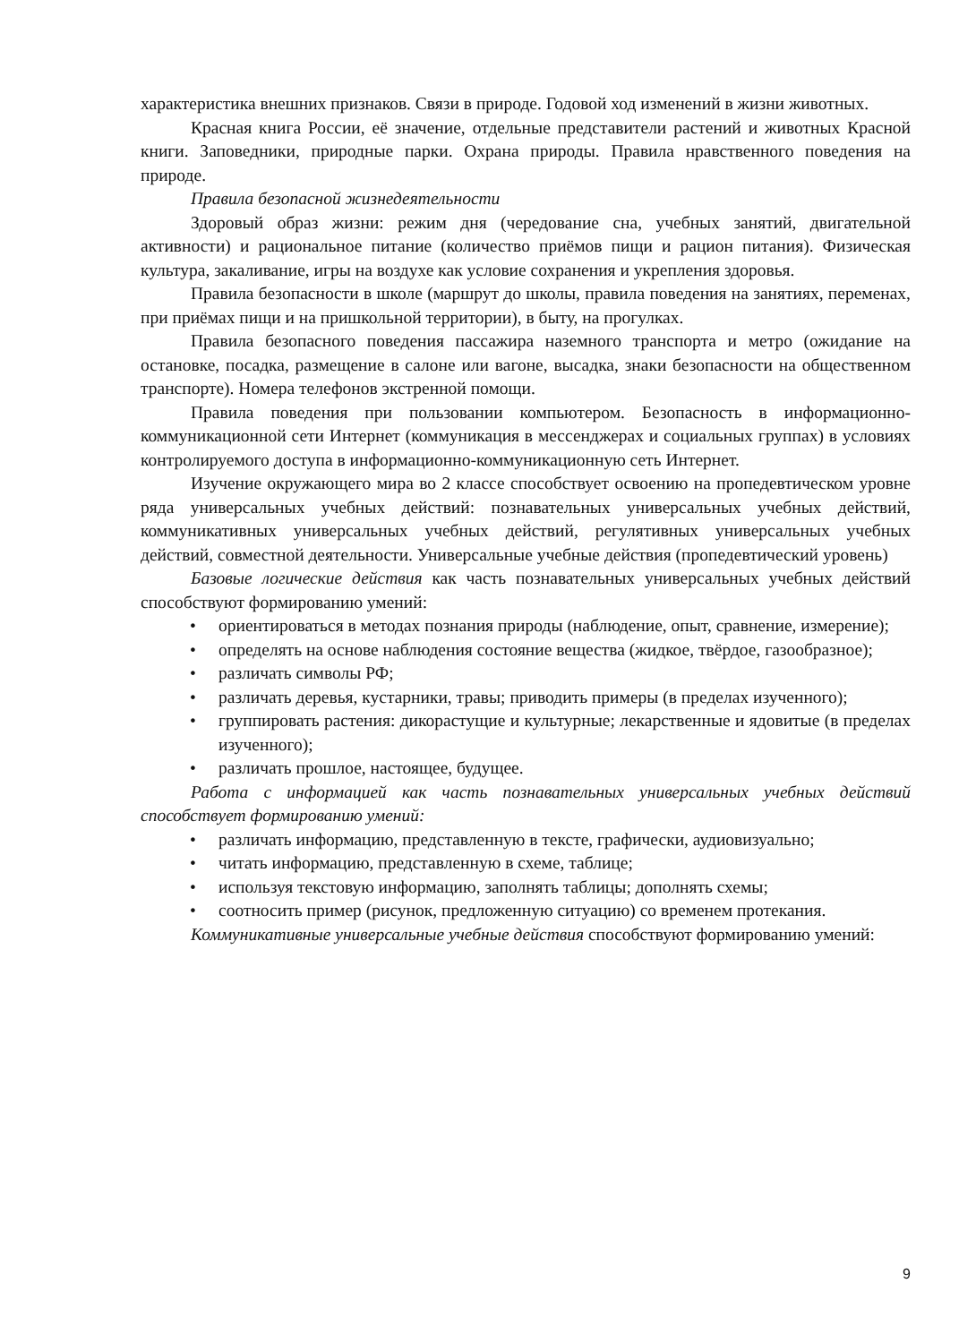характеристика внешних признаков. Связи в природе. Годовой ход изменений в жизни животных.
Красная книга России, её значение, отдельные представители растений и животных Красной книги. Заповедники, природные парки. Охрана природы. Правила нравственного поведения на природе.
Правила безопасной жизнедеятельности
Здоровый образ жизни: режим дня (чередование сна, учебных занятий, двигательной активности) и рациональное питание (количество приёмов пищи и рацион питания). Физическая культура, закаливание, игры на воздухе как условие сохранения и укрепления здоровья.
Правила безопасности в школе (маршрут до школы, правила поведения на занятиях, переменах, при приёмах пищи и на пришкольной территории), в быту, на прогулках.
Правила безопасного поведения пассажира наземного транспорта и метро (ожидание на остановке, посадка, размещение в салоне или вагоне, высадка, знаки безопасности на общественном транспорте). Номера телефонов экстренной помощи.
Правила поведения при пользовании компьютером. Безопасность в информационно-коммуникационной сети Интернет (коммуникация в мессенджерах и социальных группах) в условиях контролируемого доступа в информационно-коммуникационную сеть Интернет.
Изучение окружающего мира во 2 классе способствует освоению на пропедевтическом уровне ряда универсальных учебных действий: познавательных универсальных учебных действий, коммуникативных универсальных учебных действий, регулятивных универсальных учебных действий, совместной деятельности. Универсальные учебные действия (пропедевтический уровень)
Базовые логические действия как часть познавательных универсальных учебных действий способствуют формированию умений:
• ориентироваться в методах познания природы (наблюдение, опыт, сравнение, измерение);
• определять на основе наблюдения состояние вещества (жидкое, твёрдое, газообразное);
• различать символы РФ;
• различать деревья, кустарники, травы; приводить примеры (в пределах изученного);
• группировать растения: дикорастущие и культурные; лекарственные и ядовитые (в пределах изученного);
• различать прошлое, настоящее, будущее.
Работа с информацией как часть познавательных универсальных учебных действий способствует формированию умений:
• различать информацию, представленную в тексте, графически, аудиовизуально;
• читать информацию, представленную в схеме, таблице;
• используя текстовую информацию, заполнять таблицы; дополнять схемы;
• соотносить пример (рисунок, предложенную ситуацию) со временем протекания.
Коммуникативные универсальные учебные действия способствуют формированию умений:
9